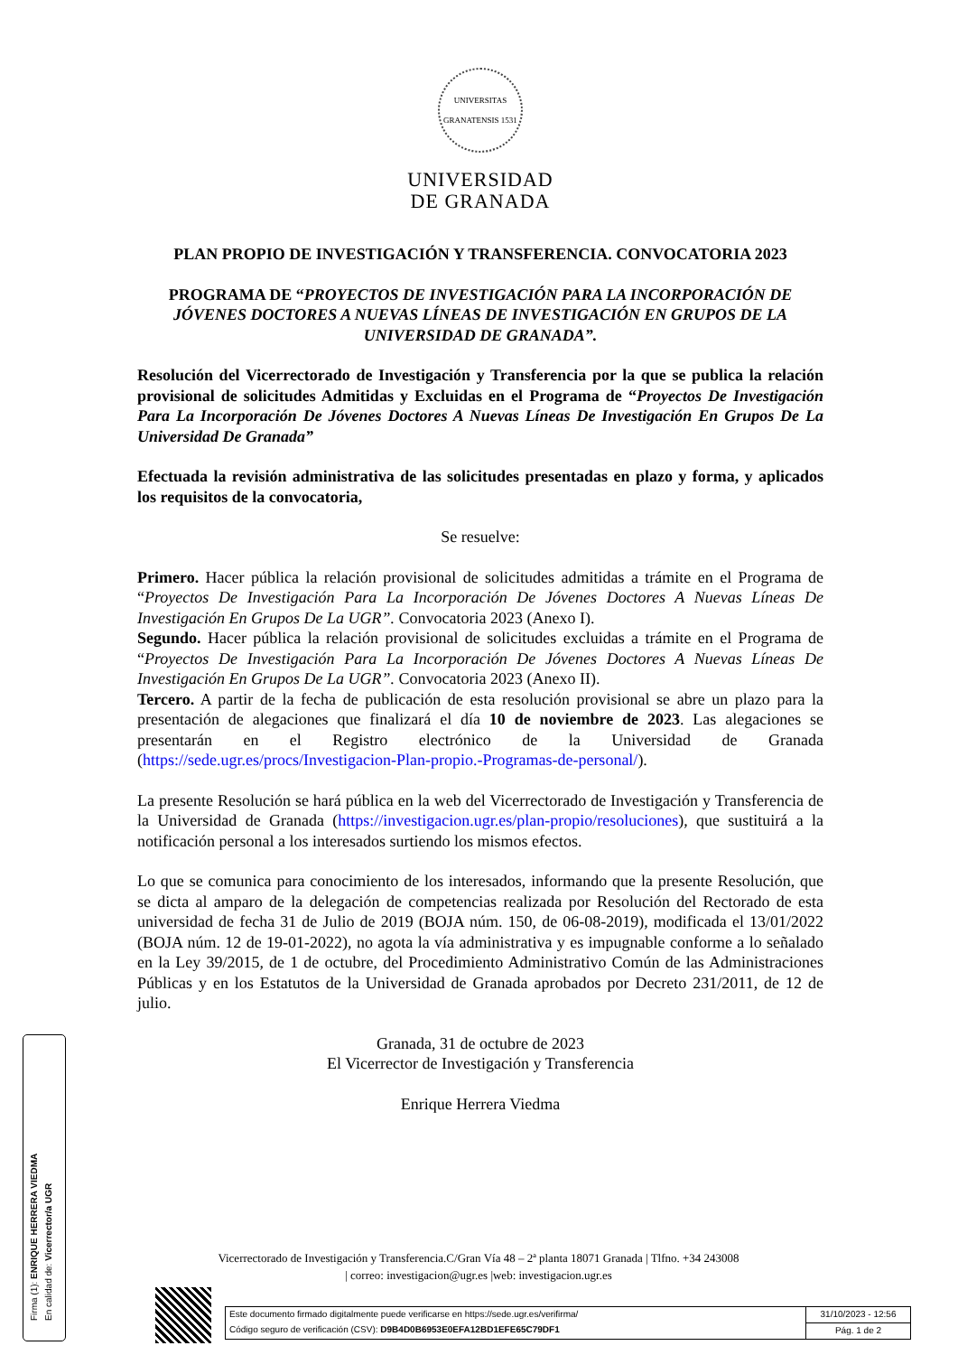UNIVERSITAS GRANATENSIS 1531
UNIVERSIDAD
DE GRANADA
PLAN PROPIO DE INVESTIGACIÓN Y TRANSFERENCIA. CONVOCATORIA 2023
PROGRAMA DE “PROYECTOS DE INVESTIGACIÓN PARA LA INCORPORACIÓN DE JÓVENES DOCTORES A NUEVAS LÍNEAS DE INVESTIGACIÓN EN GRUPOS DE LA UNIVERSIDAD DE GRANADA”.
Resolución del Vicerrectorado de Investigación y Transferencia por la que se publica la relación provisional de solicitudes Admitidas y Excluidas en el Programa de “Proyectos De Investigación Para La Incorporación De Jóvenes Doctores A Nuevas Líneas De Investigación En Grupos De La Universidad De Granada”
Efectuada la revisión administrativa de las solicitudes presentadas en plazo y forma, y aplicados los requisitos de la convocatoria,
Se resuelve:
Primero. Hacer pública la relación provisional de solicitudes admitidas a trámite en el Programa de “Proyectos De Investigación Para La Incorporación De Jóvenes Doctores A Nuevas Líneas De Investigación En Grupos De La UGR”. Convocatoria 2023 (Anexo I).
Segundo. Hacer pública la relación provisional de solicitudes excluidas a trámite en el Programa de “Proyectos De Investigación Para La Incorporación De Jóvenes Doctores A Nuevas Líneas De Investigación En Grupos De La UGR”. Convocatoria 2023 (Anexo II).
Tercero. A partir de la fecha de publicación de esta resolución provisional se abre un plazo para la presentación de alegaciones que finalizará el día 10 de noviembre de 2023. Las alegaciones se presentarán en el Registro electrónico de la Universidad de Granada (https://sede.ugr.es/procs/Investigacion-Plan-propio.-Programas-de-personal/).
La presente Resolución se hará pública en la web del Vicerrectorado de Investigación y Transferencia de la Universidad de Granada (https://investigacion.ugr.es/plan-propio/resoluciones), que sustituirá a la notificación personal a los interesados surtiendo los mismos efectos.
Lo que se comunica para conocimiento de los interesados, informando que la presente Resolución, que se dicta al amparo de la delegación de competencias realizada por Resolución del Rectorado de esta universidad de fecha 31 de Julio de 2019 (BOJA núm. 150, de 06-08-2019), modificada el 13/01/2022 (BOJA núm. 12 de 19-01-2022), no agota la vía administrativa y es impugnable conforme a lo señalado en la Ley 39/2015, de 1 de octubre, del Procedimiento Administrativo Común de las Administraciones Públicas y en los Estatutos de la Universidad de Granada aprobados por Decreto 231/2011, de 12 de julio.
Granada, 31 de octubre de 2023
El Vicerrector de Investigación y Transferencia
Enrique Herrera Viedma
Vicerrectorado de Investigación y Transferencia.C/Gran Vía 48 – 2ª planta 18071 Granada | Tlfno. +34 243008
| correo: investigacion@ugr.es |web: investigacion.ugr.es
Firma (1): ENRIQUE HERRERA VIEDMA
En calidad de: Vicerrector/a UGR
Este documento firmado digitalmente puede verificarse en https://sede.ugr.es/verifirma/
Código seguro de verificación (CSV): D9B4D0B6953E0EFA12BD1EFE65C79DF1
31/10/2023 - 12:56
Pág. 1 de 2